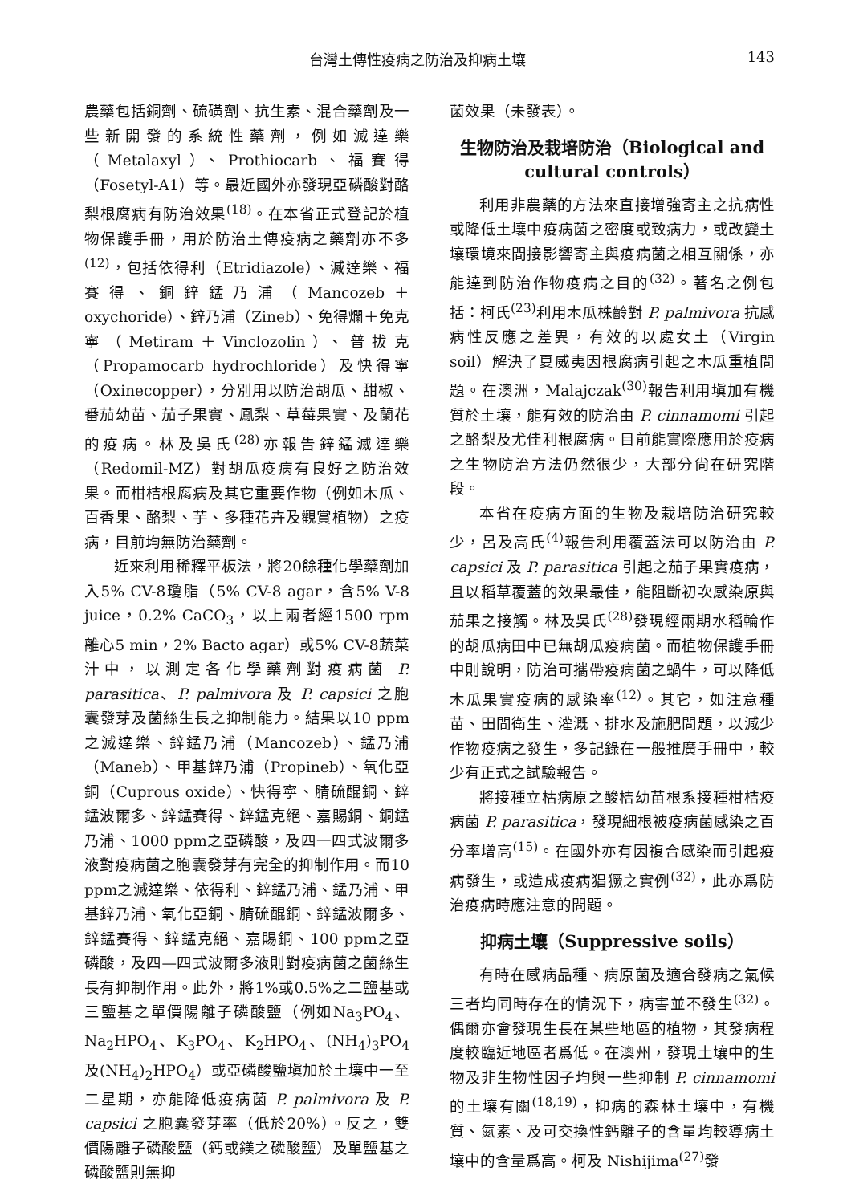台灣土傳性疫病之防治及抑病土壤 143
農藥包括銅劑、硫磺劑、抗生素、混合藥劑及一些新開發的系統性藥劑，例如滅達樂（Metalaxyl）、Prothiocarb、福賽得（Fosetyl-A1）等。最近國外亦發現亞磷酸對酪梨根腐病有防治效果<sup>(18)</sup>。在本省正式登記於植物保護手冊，用於防治土傳疫病之藥劑亦不多<sup>(12)</sup>，包括依得利（Etridiazole）、滅達樂、福賽得、銅鋅錳乃浦（Mancozeb＋oxychoride）、鋅乃浦（Zineb）、免得爛＋免克寧（Metiram＋Vinclozolin）、普拔克（Propamocarb hydrochloride）及快得寧（Oxinecopper），分別用以防治胡瓜、甜椒、番茄幼苗、茄子果實、鳳梨、草莓果實、及蘭花的疫病。林及吳氏<sup>(28)</sup>亦報告鋅錳滅達樂（Redomil-MZ）對胡瓜疫病有良好之防治效果。而柑桔根腐病及其它重要作物（例如木瓜、百香果、酪梨、芋、多種花卉及觀賞植物）之疫病，目前均無防治藥劑。
近來利用稀釋平板法，將20餘種化學藥劑加入5% CV-8瓊脂（5% CV-8 agar，含5% V-8 juice，0.2% CaCO<sub>3</sub>，以上兩者經1500 rpm離心5 min，2% Bacto agar）或5% CV-8蔬菜汁中，以測定各化學藥劑對疫病菌 P. parasitica、P. palmivora 及 P. capsici 之胞囊發芽及菌絲生長之抑制能力。結果以10 ppm之滅達樂、鋅錳乃浦（Mancozeb）、錳乃浦（Maneb）、甲基鋅乃浦（Propineb）、氧化亞銅（Cuprous oxide）、快得寧、腈硫醌銅、鋅錳波爾多、鋅錳賽得、鋅錳克絕、嘉賜銅、銅錳乃浦、1000 ppm之亞磷酸，及四一四式波爾多液對疫病菌之胞囊發芽有完全的抑制作用。而10 ppm之滅達樂、依得利、鋅錳乃浦、錳乃浦、甲基鋅乃浦、氧化亞銅、腈硫醌銅、鋅錳波爾多、鋅錳賽得、鋅錳克絕、嘉賜銅、100 ppm之亞磷酸，及四—四式波爾多液則對疫病菌之菌絲生長有抑制作用。此外，將1%或0.5%之二鹽基或三鹽基之單價陽離子磷酸鹽（例如Na<sub>3</sub>PO<sub>4</sub>、Na<sub>2</sub>HPO<sub>4</sub>、K<sub>3</sub>PO<sub>4</sub>、K<sub>2</sub>HPO<sub>4</sub>、(NH<sub>4</sub>)<sub>3</sub>PO<sub>4</sub>及(NH<sub>4</sub>)<sub>2</sub>HPO<sub>4</sub>）或亞磷酸鹽塡加於土壤中一至二星期，亦能降低疫病菌 P. palmivora 及 P. capsici 之胞囊發芽率（低於20%）。反之，雙價陽離子磷酸鹽（鈣或鎂之磷酸鹽）及單鹽基之磷酸鹽則無抑
菌效果（未發表）。
生物防治及栽培防治（Biological and cultural controls）
利用非農藥的方法來直接增強寄主之抗病性或降低土壤中疫病菌之密度或致病力，或改變土壤環境來間接影響寄主與疫病菌之相互關係，亦能達到防治作物疫病之目的<sup>(32)</sup>。著名之例包括：柯氏<sup>(23)</sup>利用木瓜株齡對 P. palmivora 抗感病性反應之差異，有效的以處女土（Virgin soil）解決了夏威夷因根腐病引起之木瓜重植問題。在澳洲，Malajczak<sup>(30)</sup>報告利用塡加有機質於土壤，能有效的防治由 P. cinnamomi 引起之酪梨及尤佳利根腐病。目前能實際應用於疫病之生物防治方法仍然很少，大部分尙在研究階段。
本省在疫病方面的生物及栽培防治研究較少，呂及高氏<sup>(4)</sup>報告利用覆蓋法可以防治由 P. capsici 及 P. parasitica 引起之茄子果實疫病，且以稻草覆蓋的效果最佳，能阻斷初次感染原與茄果之接觸。林及吳氏<sup>(28)</sup>發現經兩期水稻輪作的胡瓜病田中已無胡瓜疫病菌。而植物保護手冊中則說明，防治可攜帶疫病菌之蝸牛，可以降低木瓜果實疫病的感染率<sup>(12)</sup>。其它，如注意種苗、田間衛生、灌溉、排水及施肥問題，以減少作物疫病之發生，多記錄在一般推廣手冊中，較少有正式之試驗報告。
將接種立枯病原之酸桔幼苗根系接種柑桔疫病菌 P. parasitica，發現細根被疫病菌感染之百分率增高<sup>(15)</sup>。在國外亦有因複合感染而引起疫病發生，或造成疫病猖獗之實例<sup>(32)</sup>，此亦爲防治疫病時應注意的問題。
抑病土壤（Suppressive soils）
有時在感病品種、病原菌及適合發病之氣候三者均同時存在的情況下，病害並不發生<sup>(32)</sup>。偶爾亦會發現生長在某些地區的植物，其發病程度較臨近地區者爲低。在澳州，發現土壤中的生物及非生物性因子均與一些抑制 P. cinnamomi 的土壤有關<sup>(18,19)</sup>，抑病的森林土壤中，有機質、氮素、及可交換性鈣離子的含量均較導病土壤中的含量爲高。柯及 Nishijima<sup>(27)</sup>發